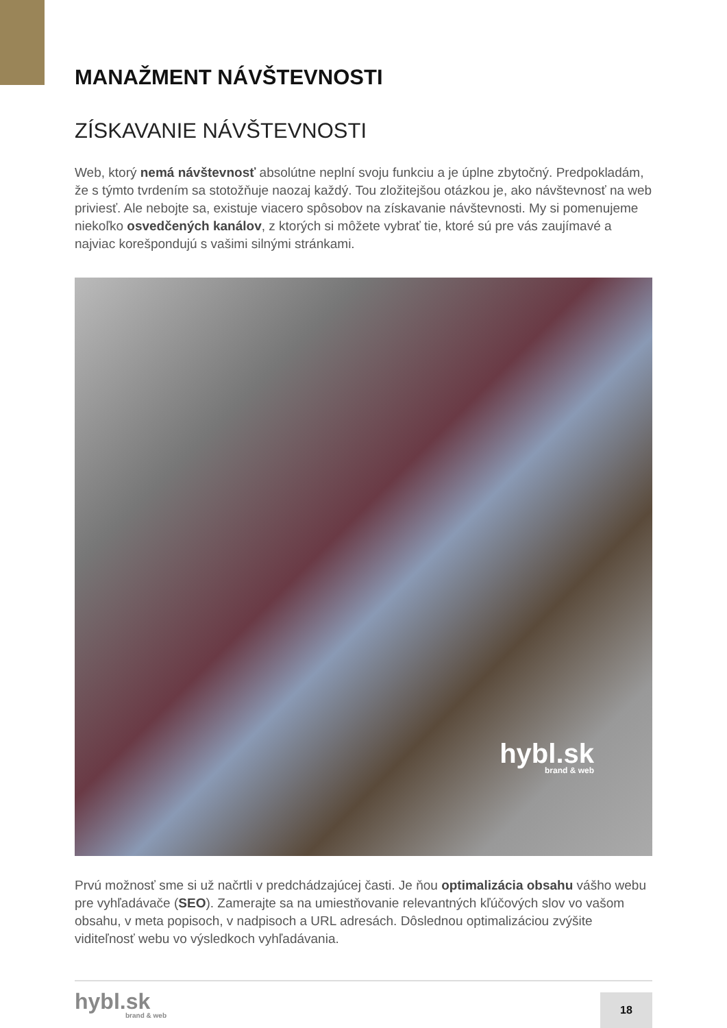MANAŽMENT NÁVŠTEVNOSTI
ZÍSKAVANIE NÁVŠTEVNOSTI
Web, ktorý nemá návštevnosť absolútne neplní svoju funkciu a je úplne zbytočný. Predpokladám, že s týmto tvrdením sa stotožňuje naozaj každý. Tou zložitejšou otázkou je, ako návštevnosť na web priviesť. Ale nebojte sa, existuje viacero spôsobov na získavanie návštevnosti. My si pomenujeme niekoľko osvedčených kanálov, z ktorých si môžete vybrať tie, ktoré sú pre vás zaujímavé a najviac korešpondujú s vašimi silnými stránkami.
hybl.sk
brand & web
Prvú možnosť sme si už načrtli v predchádzajúcej časti. Je ňou optimalizácia obsahu vášho webu pre vyhľadávače (SEO). Zamerajte sa na umiestňovanie relevantných kľúčových slov vo vašom obsahu, v meta popisoch, v nadpisoch a URL adresách. Dôslednou optimalizáciou zvýšite viditeľnosť webu vo výsledkoch vyhľadávania.
hybl.sk
brand & web
18